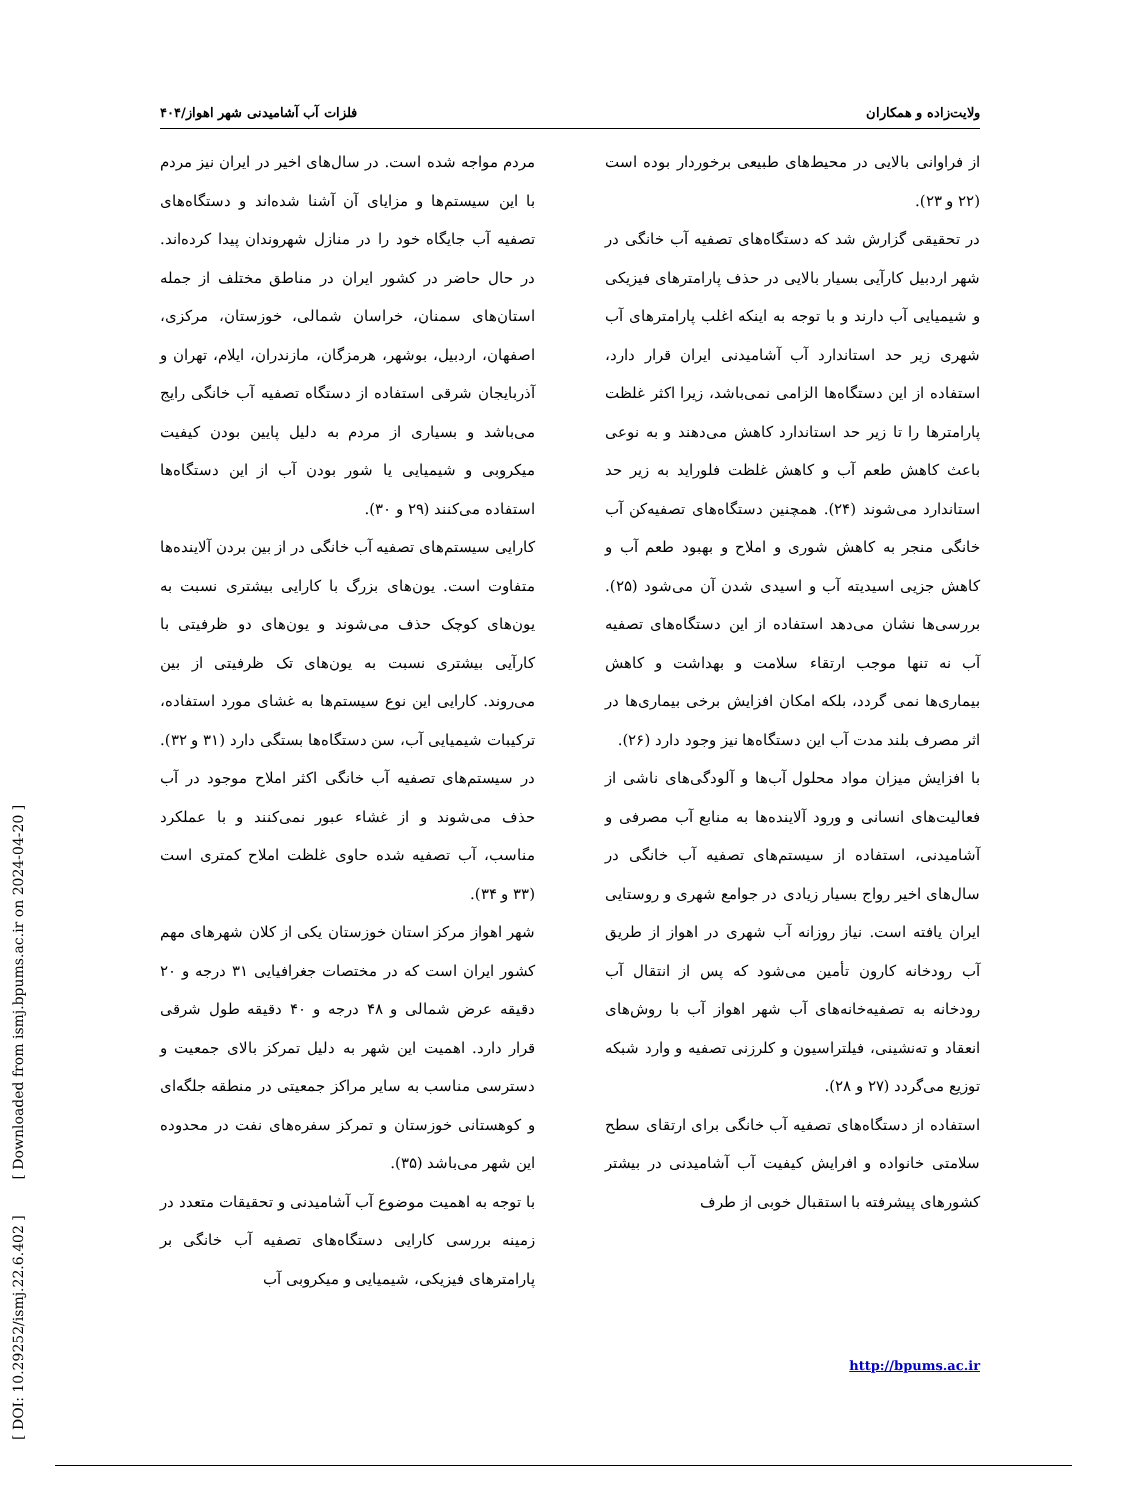ولایت‌زاده و همکاران فلزات آب آشامیدنی شهر اهواز/۴۰۴
از فراوانی بالایی در محیط‌های طبیعی برخوردار بوده است (۲۲ و ۲۳).
در تحقیقی گزارش شد که دستگاه‌های تصفیه آب خانگی در شهر اردبیل کارآیی بسیار بالایی در حذف پارامترهای فیزیکی و شیمیایی آب دارند و با توجه به اینکه اغلب پارامترهای آب شهری زیر حد استاندارد آب آشامیدنی ایران قرار دارد، استفاده از این دستگاه‌ها الزامی نمی‌باشد، زیرا اکثر غلظت پارامترها را تا زیر حد استاندارد کاهش می‌دهند و به نوعی باعث کاهش طعم آب و کاهش غلظت فلوراید به زیر حد استاندارد می‌شوند (۲۴). همچنین دستگاه‌های تصفیه‌کن آب خانگی منجر به کاهش شوری و املاح و بهبود طعم آب و کاهش جزیی اسیدیته آب و اسیدی شدن آن می‌شود (۲۵). بررسی‌ها نشان می‌دهد استفاده از این دستگاه‌های تصفیه آب نه تنها موجب ارتقاء سلامت و بهداشت و کاهش بیماری‌ها نمی گردد، بلکه امکان افزایش برخی بیماری‌ها در اثر مصرف بلند مدت آب این دستگاه‌ها نیز وجود دارد (۲۶).
با افزایش میزان مواد محلول آب‌ها و آلودگی‌های ناشی از فعالیت‌های انسانی و ورود آلاینده‌ها به منابع آب مصرفی و آشامیدنی، استفاده از سیستم‌های تصفیه آب خانگی در سال‌های اخیر رواج بسیار زیادی در جوامع شهری و روستایی ایران یافته است. نیاز روزانه آب شهری در اهواز از طریق آب رودخانه کارون تأمین می‌شود که پس از انتقال آب رودخانه به تصفیه‌خانه‌های آب شهر اهواز آب با روش‌های انعقاد و ته‌نشینی، فیلتراسیون و کلرزنی تصفیه و وارد شبکه توزیع می‌گردد (۲۷ و ۲۸).
استفاده از دستگاه‌های تصفیه آب خانگی برای ارتقای سطح سلامتی خانواده و افرایش کیفیت آب آشامیدنی در بیشتر کشورهای پیشرفته با استقبال خوبی از طرف
مردم مواجه شده است. در سال‌های اخیر در ایران نیز مردم با این سیستم‌ها و مزایای آن آشنا شده‌اند و دستگاه‌های تصفیه آب جایگاه خود را در منازل شهروندان پیدا کرده‌اند. در حال حاضر در کشور ایران در مناطق مختلف از جمله استان‌های سمنان، خراسان شمالی، خوزستان، مرکزی، اصفهان، اردبیل، بوشهر، هرمزگان، مازندران، ایلام، تهران و آذربایجان شرقی استفاده از دستگاه تصفیه آب خانگی رایج می‌باشد و بسیاری از مردم به دلیل پایین بودن کیفیت میکروبی و شیمیایی یا شور بودن آب از این دستگاه‌ها استفاده می‌کنند (۲۹ و ۳۰).
کارایی سیستم‌های تصفیه آب خانگی در از بین بردن آلاینده‌ها متفاوت است. یون‌های بزرگ با کارایی بیشتری نسبت به یون‌های کوچک حذف می‌شوند و یون‌های دو ظرفیتی با کارآیی بیشتری نسبت به یون‌های تک ظرفیتی از بین می‌روند. کارایی این نوع سیستم‌ها به غشای مورد استفاده، ترکیبات شیمیایی آب، سن دستگاه‌ها بستگی دارد (۳۱ و ۳۲). در سیستم‌های تصفیه آب خانگی اکثر املاح موجود در آب حذف می‌شوند و از غشاء عبور نمی‌کنند و با عملکرد مناسب، آب تصفیه شده حاوی غلظت املاح کمتری است (۳۳ و ۳۴).
شهر اهواز مرکز استان خوزستان یکی از کلان شهرهای مهم کشور ایران است که در مختصات جغرافیایی ۳۱ درجه و ۲۰ دقیقه عرض شمالی و ۴۸ درجه و ۴۰ دقیقه طول شرقی قرار دارد. اهمیت این شهر به دلیل تمرکز بالای جمعیت و دسترسی مناسب به سایر مراکز جمعیتی در منطقه جلگه‌ای و کوهستانی خوزستان و تمرکز سفره‌های نفت در محدوده این شهر می‌باشد (۳۵).
با توجه به اهمیت موضوع آب آشامیدنی و تحقیقات متعدد در زمینه بررسی کارایی دستگاه‌های تصفیه آب خانگی بر پارامترهای فیزیکی، شیمیایی و میکروبی آب
http://bpums.ac.ir
[ DOI: 10.29252/ismj.22.6.402 ] [ Downloaded from ismj.bpums.ac.ir on 2024-04-20 ]